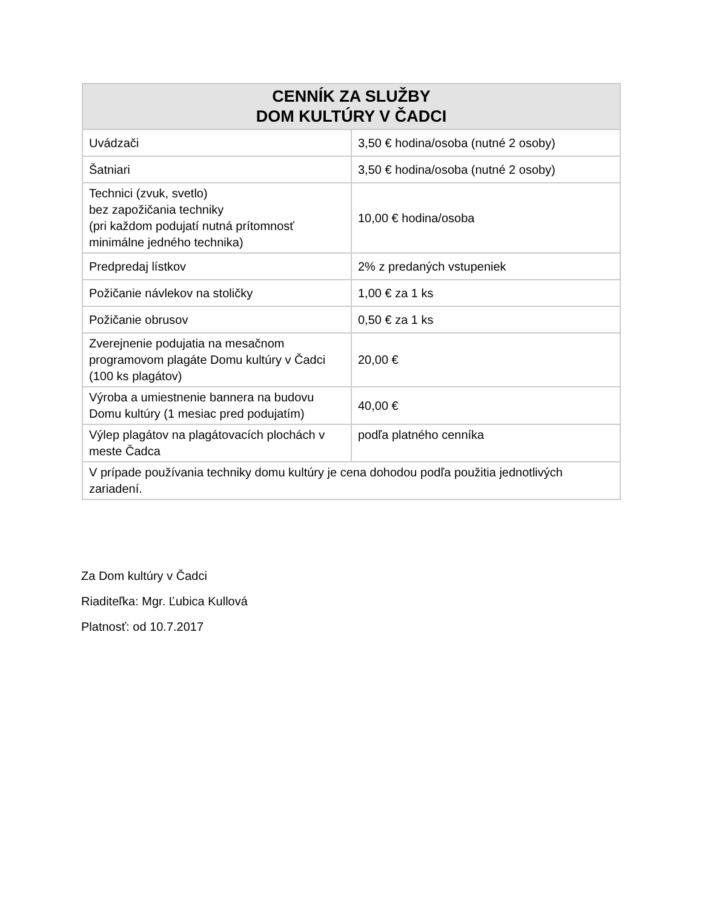| CENNÍK ZA SLUŽBY DOM KULTÚRY V ČADCI | |
| --- | --- |
| Uvádzači | 3,50 € hodina/osoba (nutné 2 osoby) |
| Šatniari | 3,50 € hodina/osoba (nutné 2 osoby) |
| Technici (zvuk, svetlo) bez zapožičania techniky (pri každom podujatí nutná prítomnosť minimálne jedného technika) | 10,00 € hodina/osoba |
| Predpredaj lístkov | 2% z predaných vstupeniek |
| Požičanie návlekov na stoličky | 1,00 € za 1 ks |
| Požičanie obrusov | 0,50 € za 1 ks |
| Zverejnenie podujatia na mesačnom programovom plagáte Domu kultúry v Čadci (100 ks plagátov) | 20,00 € |
| Výroba a umiestnenie bannera na budovu Domu kultúry (1 mesiac pred podujatím) | 40,00 € |
| Výlep plagátov na plagátovacích plochách v meste Čadca | podľa platného cenníka |
| V prípade používania techniky domu kultúry je cena dohodou podľa použitia jednotlivých zariadení. | |
Za Dom kultúry v Čadci
Riaditeľka: Mgr. Ľubica Kullová
Platnosť: od 10.7.2017